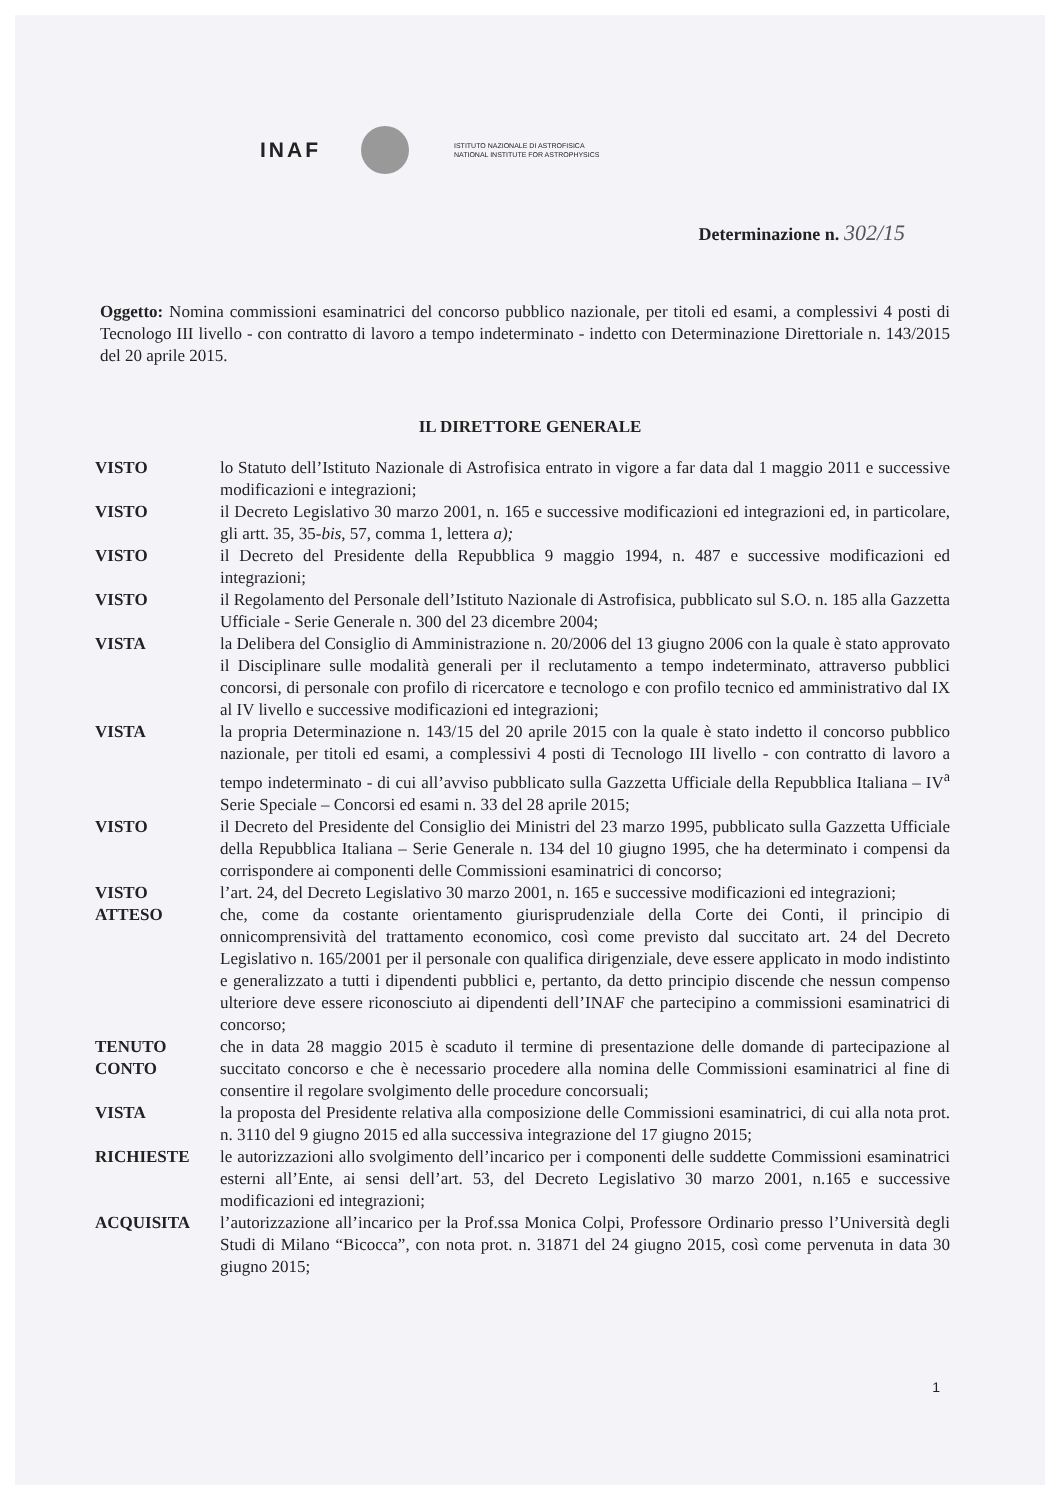INAF
ISTITUTO NAZIONALE DI ASTROFISICA
NATIONAL INSTITUTE FOR ASTROPHYSICS
Determinazione n. 302/15
Oggetto: Nomina commissioni esaminatrici del concorso pubblico nazionale, per titoli ed esami, a complessivi 4 posti di Tecnologo III livello - con contratto di lavoro a tempo indeterminato - indetto con Determinazione Direttoriale n. 143/2015 del 20 aprile 2015.
IL DIRETTORE GENERALE
VISTO lo Statuto dell’Istituto Nazionale di Astrofisica entrato in vigore a far data dal 1 maggio 2011 e successive modificazioni e integrazioni;
VISTO il Decreto Legislativo 30 marzo 2001, n. 165 e successive modificazioni ed integrazioni ed, in particolare, gli artt. 35, 35-bis, 57, comma 1, lettera a);
VISTO il Decreto del Presidente della Repubblica 9 maggio 1994, n. 487 e successive modificazioni ed integrazioni;
VISTO il Regolamento del Personale dell’Istituto Nazionale di Astrofisica, pubblicato sul S.O. n. 185 alla Gazzetta Ufficiale - Serie Generale n. 300 del 23 dicembre 2004;
VISTA la Delibera del Consiglio di Amministrazione n. 20/2006 del 13 giugno 2006 con la quale è stato approvato il Disciplinare sulle modalità generali per il reclutamento a tempo indeterminato, attraverso pubblici concorsi, di personale con profilo di ricercatore e tecnologo e con profilo tecnico ed amministrativo dal IX al IV livello e successive modificazioni ed integrazioni;
VISTA la propria Determinazione n. 143/15 del 20 aprile 2015 con la quale è stato indetto il concorso pubblico nazionale, per titoli ed esami, a complessivi 4 posti di Tecnologo III livello - con contratto di lavoro a tempo indeterminato - di cui all’avviso pubblicato sulla Gazzetta Ufficiale della Repubblica Italiana – IV<sup>a</sup> Serie Speciale – Concorsi ed esami n. 33 del 28 aprile 2015;
VISTO il Decreto del Presidente del Consiglio dei Ministri del 23 marzo 1995, pubblicato sulla Gazzetta Ufficiale della Repubblica Italiana – Serie Generale n. 134 del 10 giugno 1995, che ha determinato i compensi da corrispondere ai componenti delle Commissioni esaminatrici di concorso;
VISTO l’art. 24, del Decreto Legislativo 30 marzo 2001, n. 165 e successive modificazioni ed integrazioni;
ATTESO che, come da costante orientamento giurisprudenziale della Corte dei Conti, il principio di onnicomprensività del trattamento economico, così come previsto dal succitato art. 24 del Decreto Legislativo n. 165/2001 per il personale con qualifica dirigenziale, deve essere applicato in modo indistinto e generalizzato a tutti i dipendenti pubblici e, pertanto, da detto principio discende che nessun compenso ulteriore deve essere riconosciuto ai dipendenti dell’INAF che partecipino a commissioni esaminatrici di concorso;
TENUTO CONTO che in data 28 maggio 2015 è scaduto il termine di presentazione delle domande di partecipazione al succitato concorso e che è necessario procedere alla nomina delle Commissioni esaminatrici al fine di consentire il regolare svolgimento delle procedure concorsuali;
VISTA la proposta del Presidente relativa alla composizione delle Commissioni esaminatrici, di cui alla nota prot. n. 3110 del 9 giugno 2015 ed alla successiva integrazione del 17 giugno 2015;
RICHIESTE le autorizzazioni allo svolgimento dell’incarico per i componenti delle suddette Commissioni esaminatrici esterni all’Ente, ai sensi dell’art. 53, del Decreto Legislativo 30 marzo 2001, n.165 e successive modificazioni ed integrazioni;
ACQUISITA l’autorizzazione all’incarico per la Prof.ssa Monica Colpi, Professore Ordinario presso l’Università degli Studi di Milano “Bicocca”, con nota prot. n. 31871 del 24 giugno 2015, così come pervenuta in data 30 giugno 2015;
1